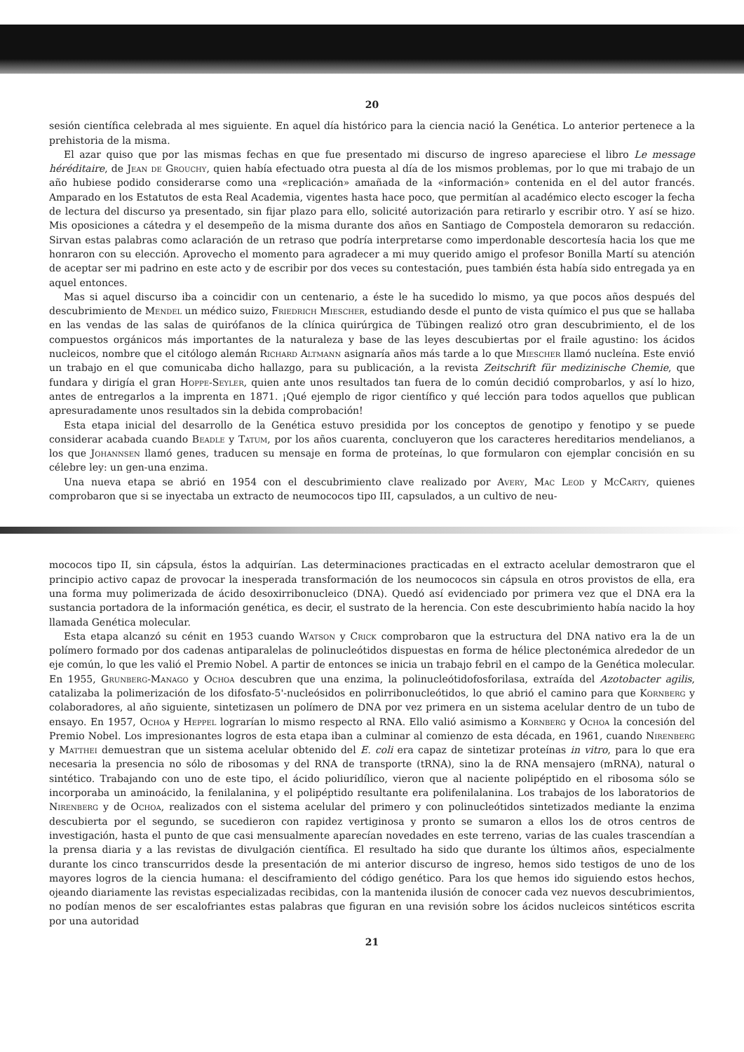20
sesión científica celebrada al mes siguiente. En aquel día histórico para la ciencia nació la Genética. Lo anterior pertenece a la prehistoria de la misma.
El azar quiso que por las mismas fechas en que fue presentado mi discurso de ingreso apareciese el libro Le message héréditaire, de Jean de Grouchy, quien había efectuado otra puesta al día de los mismos problemas, por lo que mi trabajo de un año hubiese podido considerarse como una «replicación» amañada de la «información» contenida en el del autor francés. Amparado en los Estatutos de esta Real Academia, vigentes hasta hace poco, que permitían al académico electo escoger la fecha de lectura del discurso ya presentado, sin fijar plazo para ello, solicité autorización para retirarlo y escribir otro. Y así se hizo. Mis oposiciones a cátedra y el desempeño de la misma durante dos años en Santiago de Compostela demoraron su redacción. Sirvan estas palabras como aclaración de un retraso que podría interpretarse como imperdonable descortesía hacia los que me honraron con su elección. Aprovecho el momento para agradecer a mi muy querido amigo el profesor Bonilla Martí su atención de aceptar ser mi padrino en este acto y de escribir por dos veces su contestación, pues también ésta había sido entregada ya en aquel entonces.
Mas si aquel discurso iba a coincidir con un centenario, a éste le ha sucedido lo mismo, ya que pocos años después del descubrimiento de Mendel un médico suizo, Friedrich Miescher, estudiando desde el punto de vista químico el pus que se hallaba en las vendas de las salas de quirófanos de la clínica quirúrgica de Tübingen realizó otro gran descubrimiento, el de los compuestos orgánicos más importantes de la naturaleza y base de las leyes descubiertas por el fraile agustino: los ácidos nucleicos, nombre que el citólogo alemán Richard Altmann asignaría años más tarde a lo que Miescher llamó nucleína. Este envió un trabajo en el que comunicaba dicho hallazgo, para su publicación, a la revista Zeitschrift für medizinische Chemie, que fundara y dirigía el gran Hoppe-Seyler, quien ante unos resultados tan fuera de lo común decidió comprobarlos, y así lo hizo, antes de entregarlos a la imprenta en 1871. ¡Qué ejemplo de rigor científico y qué lección para todos aquellos que publican apresuradamente unos resultados sin la debida comprobación!
Esta etapa inicial del desarrollo de la Genética estuvo presidida por los conceptos de genotipo y fenotipo y se puede considerar acabada cuando Beadle y Tatum, por los años cuarenta, concluyeron que los caracteres hereditarios mendelianos, a los que Johannsen llamó genes, traducen su mensaje en forma de proteínas, lo que formularon con ejemplar concisión en su célebre ley: un gen-una enzima.
Una nueva etapa se abrió en 1954 con el descubrimiento clave realizado por Avery, Mac Leod y McCarty, quienes comprobaron que si se inyectaba un extracto de neumococos tipo III, capsulados, a un cultivo de neu-
mococos tipo II, sin cápsula, éstos la adquirían. Las determinaciones practicadas en el extracto acelular demostraron que el principio activo capaz de provocar la inesperada transformación de los neumococos sin cápsula en otros provistos de ella, era una forma muy polimerizada de ácido desoxirribonucleico (DNA). Quedó así evidenciado por primera vez que el DNA era la sustancia portadora de la información genética, es decir, el sustrato de la herencia. Con este descubrimiento había nacido la hoy llamada Genética molecular.
Esta etapa alcanzó su cénit en 1953 cuando Watson y Crick comprobaron que la estructura del DNA nativo era la de un polímero formado por dos cadenas antiparalelas de polinucleótidos dispuestas en forma de hélice plectonémica alrededor de un eje común, lo que les valió el Premio Nobel. A partir de entonces se inicia un trabajo febril en el campo de la Genética molecular. En 1955, Grunberg-Manago y Ochoa descubren que una enzima, la polinucleótidofosforilasa, extraída del Azotobacter agilis, catalizaba la polimerización de los difosfato-5'-nucleósidos en polirribonucleótidos, lo que abrió el camino para que Kornberg y colaboradores, al año siguiente, sintetizasen un polímero de DNA por vez primera en un sistema acelular dentro de un tubo de ensayo. En 1957, Ochoa y Heppel lograrían lo mismo respecto al RNA. Ello valió asimismo a Kornberg y Ochoa la concesión del Premio Nobel. Los impresionantes logros de esta etapa iban a culminar al comienzo de esta década, en 1961, cuando Nirenberg y Matthei demuestran que un sistema acelular obtenido del E. coli era capaz de sintetizar proteínas in vitro, para lo que era necesaria la presencia no sólo de ribosomas y del RNA de transporte (tRNA), sino la de RNA mensajero (mRNA), natural o sintético. Trabajando con uno de este tipo, el ácido poliuridílico, vieron que al naciente polipéptido en el ribosoma sólo se incorporaba un aminoácido, la fenilalanina, y el polipéptido resultante era polifenilalanina. Los trabajos de los laboratorios de Nirenberg y de Ochoa, realizados con el sistema acelular del primero y con polinucleótidos sintetizados mediante la enzima descubierta por el segundo, se sucedieron con rapidez vertiginosa y pronto se sumaron a ellos los de otros centros de investigación, hasta el punto de que casi mensualmente aparecían novedades en este terreno, varias de las cuales trascendían a la prensa diaria y a las revistas de divulgación científica. El resultado ha sido que durante los últimos años, especialmente durante los cinco transcurridos desde la presentación de mi anterior discurso de ingreso, hemos sido testigos de uno de los mayores logros de la ciencia humana: el desciframiento del código genético. Para los que hemos ido siguiendo estos hechos, ojeando diariamente las revistas especializadas recibidas, con la mantenida ilusión de conocer cada vez nuevos descubrimientos, no podían menos de ser escalofriantes estas palabras que figuran en una revisión sobre los ácidos nucleicos sintéticos escrita por una autoridad
21